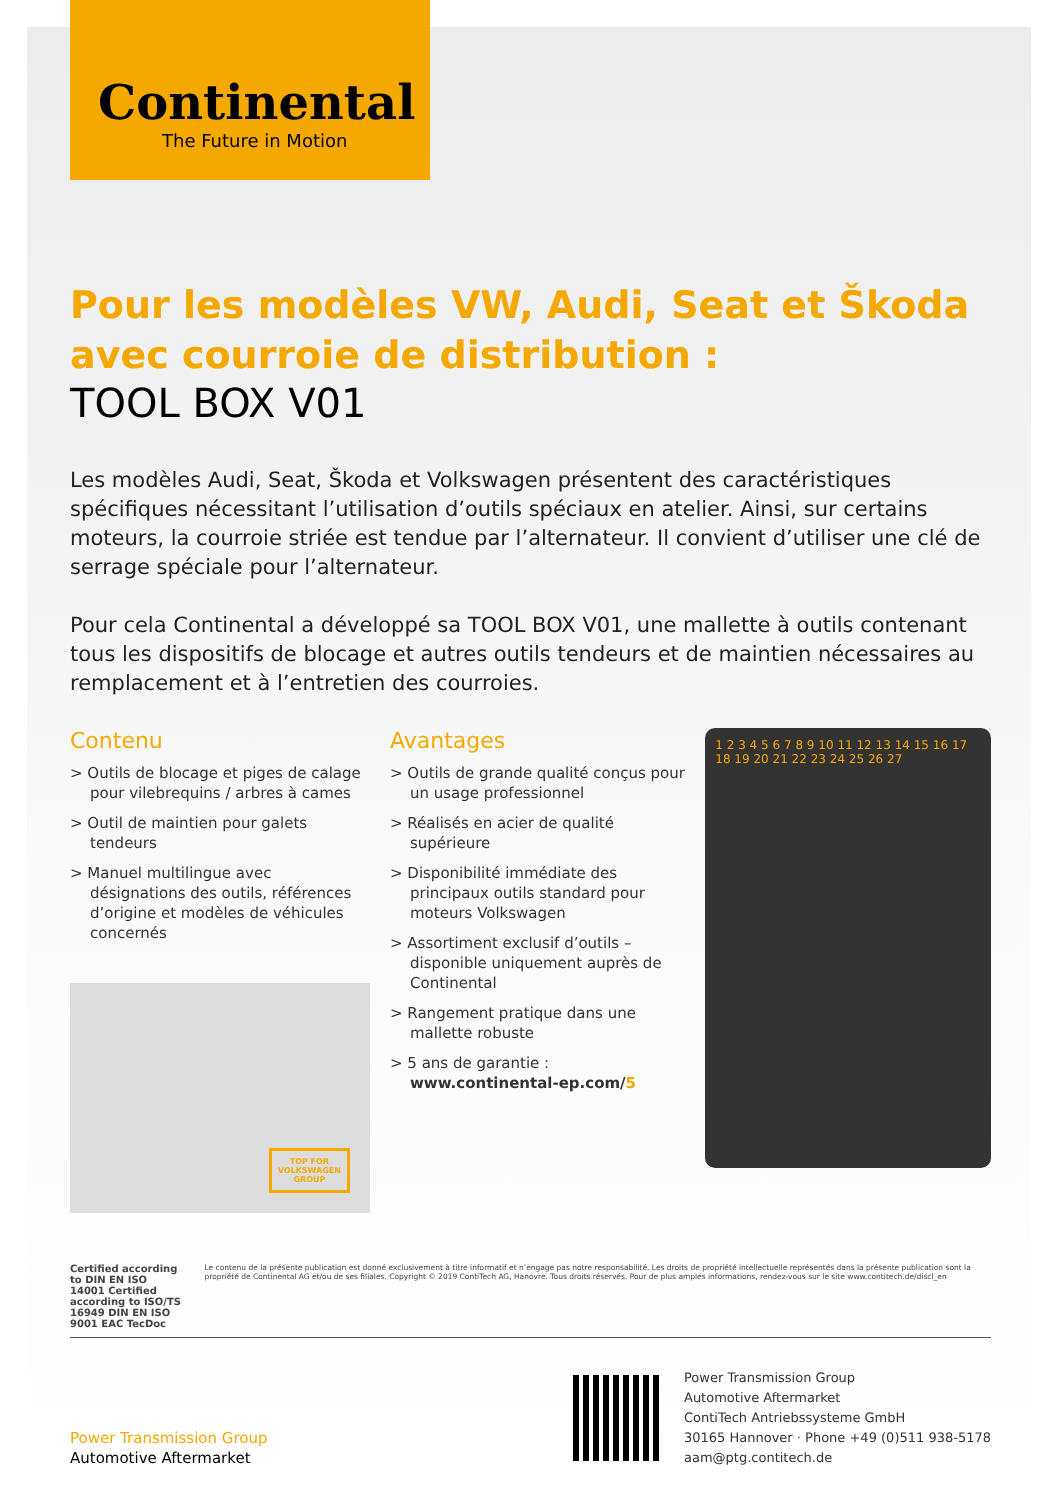Continental
The Future in Motion
Pour les modèles VW, Audi, Seat et Škoda avec courroie de distribution :
TOOL BOX V01
Les modèles Audi, Seat, Škoda et Volkswagen présentent des caractéristiques spécifiques nécessitant l’utilisation d’outils spéciaux en atelier. Ainsi, sur certains moteurs, la courroie striée est tendue par l’alternateur. Il convient d’utiliser une clé de serrage spéciale pour l’alternateur.
Pour cela Continental a développé sa TOOL BOX V01, une mallette à outils contenant tous les dispositifs de blocage et autres outils tendeurs et de maintien nécessaires au remplacement et à l’entretien des courroies.
Contenu
> Outils de blocage et piges de calage pour vilebrequins / arbres à cames
> Outil de maintien pour galets tendeurs
> Manuel multilingue avec désignations des outils, références d’origine et modèles de véhicules concernés
TOP FOR
VOLKSWAGEN
GROUP
Avantages
> Outils de grande qualité conçus pour un usage professionnel
> Réalisés en acier de qualité supérieure
> Disponibilité immédiate des principaux outils standard pour moteurs Volkswagen
> Assortiment exclusif d’outils – disponible uniquement auprès de Continental
> Rangement pratique dans une mallette robuste
> 5 ans de garantie :
www.continental-ep.com/5
1 2 3 4 5 6 7 8 9 10 11 12 13 14 15 16 17 18 19 20 21 22 23 24 25 26 27
Certified according to DIN EN ISO 14001 Certified according to ISO/TS 16949 DIN EN ISO 9001 EAC TecDoc
Le contenu de la présente publication est donné exclusivement à titre informatif et n’engage pas notre responsabilité. Les droits de propriété intellectuelle représentés dans la présente publication sont la propriété de Continental AG et/ou de ses filiales. Copyright © 2019 ContiTech AG, Hanovre. Tous droits réservés. Pour de plus amples informations, rendez-vous sur le site www.contitech.de/discl_en
Power Transmission Group
Automotive Aftermarket
Power Transmission Group
Automotive Aftermarket
ContiTech Antriebssysteme GmbH
30165 Hannover · Phone +49 (0)511 938-5178
aam@ptg.contitech.de